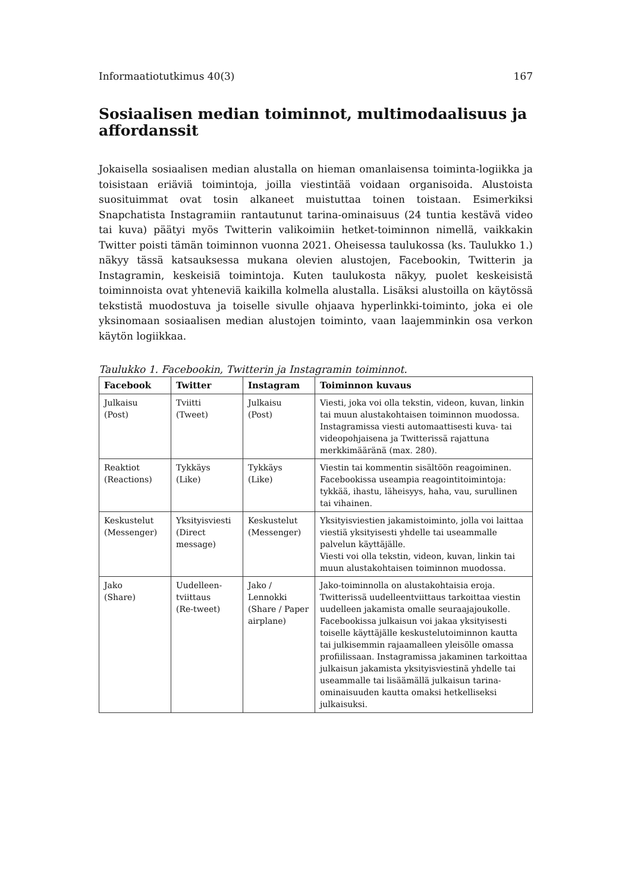Informaatiotutkimus 40(3) 167
Sosiaalisen median toiminnot, multimodaalisuus ja affordanssit
Jokaisella sosiaalisen median alustalla on hieman omanlaisensa toiminta-logiikka ja toisistaan eriäviä toimintoja, joilla viestintää voidaan organisoida. Alustoista suosituimmat ovat tosin alkaneet muistuttaa toinen toistaan. Esimerkiksi Snapchatista Instagramiin rantautunut tarina-ominaisuus (24 tuntia kestävä video tai kuva) päätyi myös Twitterin valikoimiin hetket-toiminnon nimellä, vaikkakin Twitter poisti tämän toiminnon vuonna 2021. Oheisessa taulukossa (ks. Taulukko 1.) näkyy tässä katsauksessa mukana olevien alustojen, Facebookin, Twitterin ja Instagramin, keskeisiä toimintoja. Kuten taulukosta näkyy, puolet keskeisistä toiminnoista ovat yhteneviä kaikilla kolmella alustalla. Lisäksi alustoilla on käytössä tekstistä muodostuva ja toiselle sivulle ohjaava hyperlinkki-toiminto, joka ei ole yksinomaan sosiaalisen median alustojen toiminto, vaan laajemminkin osa verkon käytön logiikkaa.
Taulukko 1. Facebookin, Twitterin ja Instagramin toiminnot.
| Facebook | Twitter | Instagram | Toiminnon kuvaus |
| --- | --- | --- | --- |
| Julkaisu (Post) | Tviitti (Tweet) | Julkaisu (Post) | Viesti, joka voi olla tekstin, videon, kuvan, linkin tai muun alustakohtaisen toiminnon muodossa. Instagramissa viesti automaattisesti kuva- tai videopohjaisena ja Twitterissä rajattuna merkkimääränä (max. 280). |
| Reaktiot (Reactions) | Tykkäys (Like) | Tykkäys (Like) | Viestin tai kommentin sisältöön reagoiminen. Facebookissa useampia reagointitoimintoja: tykkää, ihastu, läheisyys, haha, vau, surullinen tai vihainen. |
| Keskustelut (Messenger) | Yksityisviesti (Direct message) | Keskustelut (Messenger) | Yksityisviestien jakamistoiminto, jolla voi laittaa viestiä yksityisesti yhdelle tai useammalle palvelun käyttäjälle. Viesti voi olla tekstin, videon, kuvan, linkin tai muun alustakohtaisen toiminnon muodossa. |
| Jako (Share) | Uudelleen-tviittaus (Re-tweet) | Jako / Lennokki (Share / Paper airplane) | Jako-toiminnolla on alustakohtaisia eroja. Twitterissä uudelleentviittaus tarkoittaa viestin uudelleen jakamista omalle seuraajajoukolle. Facebookissa julkaisun voi jakaa yksityisesti toiselle käyttäjälle keskustelutoiminnon kautta tai julkisemmin rajaamalleen yleisölle omassa profiilissaan. Instagramissa jakaminen tarkoittaa julkaisun jakamista yksityisviestinä yhdelle tai useammalle tai lisäämällä julkaisun tarina-ominaisuuden kautta omaksi hetkelliseksi julkaisuksi. |